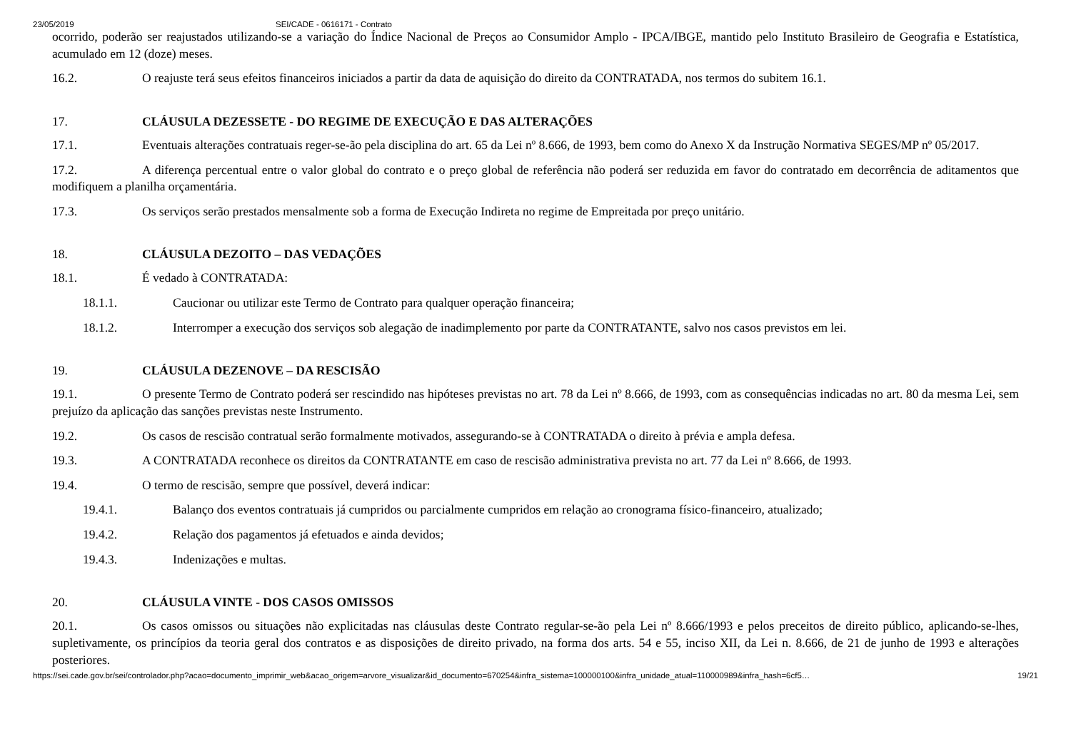23/05/2019 SEI/CADE - 0616171 - Contrato
ocorrido, poderão ser reajustados utilizando-se a variação do Índice Nacional de Preços ao Consumidor Amplo - IPCA/IBGE, mantido pelo Instituto Brasileiro de Geografia e Estatística, acumulado em 12 (doze) meses.
16.2. O reajuste terá seus efeitos financeiros iniciados a partir da data de aquisição do direito da CONTRATADA, nos termos do subitem 16.1.
17. CLÁUSULA DEZESSETE - DO REGIME DE EXECUÇÃO E DAS ALTERAÇÕES
17.1. Eventuais alterações contratuais reger-se-ão pela disciplina do art. 65 da Lei nº 8.666, de 1993, bem como do Anexo X da Instrução Normativa SEGES/MP nº 05/2017.
17.2. A diferença percentual entre o valor global do contrato e o preço global de referência não poderá ser reduzida em favor do contratado em decorrência de aditamentos que modifiquem a planilha orçamentária.
17.3. Os serviços serão prestados mensalmente sob a forma de Execução Indireta no regime de Empreitada por preço unitário.
18. CLÁUSULA DEZOITO – DAS VEDAÇÕES
18.1. É vedado à CONTRATADA:
18.1.1. Caucionar ou utilizar este Termo de Contrato para qualquer operação financeira;
18.1.2. Interromper a execução dos serviços sob alegação de inadimplemento por parte da CONTRATANTE, salvo nos casos previstos em lei.
19. CLÁUSULA DEZENOVE – DA RESCISÃO
19.1. O presente Termo de Contrato poderá ser rescindido nas hipóteses previstas no art. 78 da Lei nº 8.666, de 1993, com as consequências indicadas no art. 80 da mesma Lei, sem prejuízo da aplicação das sanções previstas neste Instrumento.
19.2. Os casos de rescisão contratual serão formalmente motivados, assegurando-se à CONTRATADA o direito à prévia e ampla defesa.
19.3. A CONTRATADA reconhece os direitos da CONTRATANTE em caso de rescisão administrativa prevista no art. 77 da Lei nº 8.666, de 1993.
19.4. O termo de rescisão, sempre que possível, deverá indicar:
19.4.1. Balanço dos eventos contratuais já cumpridos ou parcialmente cumpridos em relação ao cronograma físico-financeiro, atualizado;
19.4.2. Relação dos pagamentos já efetuados e ainda devidos;
19.4.3. Indenizações e multas.
20. CLÁUSULA VINTE - DOS CASOS OMISSOS
20.1. Os casos omissos ou situações não explicitadas nas cláusulas deste Contrato regular-se-ão pela Lei nº 8.666/1993 e pelos preceitos de direito público, aplicando-se-lhes, supletivamente, os princípios da teoria geral dos contratos e as disposições de direito privado, na forma dos arts. 54 e 55, inciso XII, da Lei n. 8.666, de 21 de junho de 1993 e alterações posteriores.
https://sei.cade.gov.br/sei/controlador.php?acao=documento_imprimir_web&acao_origem=arvore_visualizar&id_documento=670254&infra_sistema=100000100&infra_unidade_atual=110000989&infra_hash=6cf5… 19/21